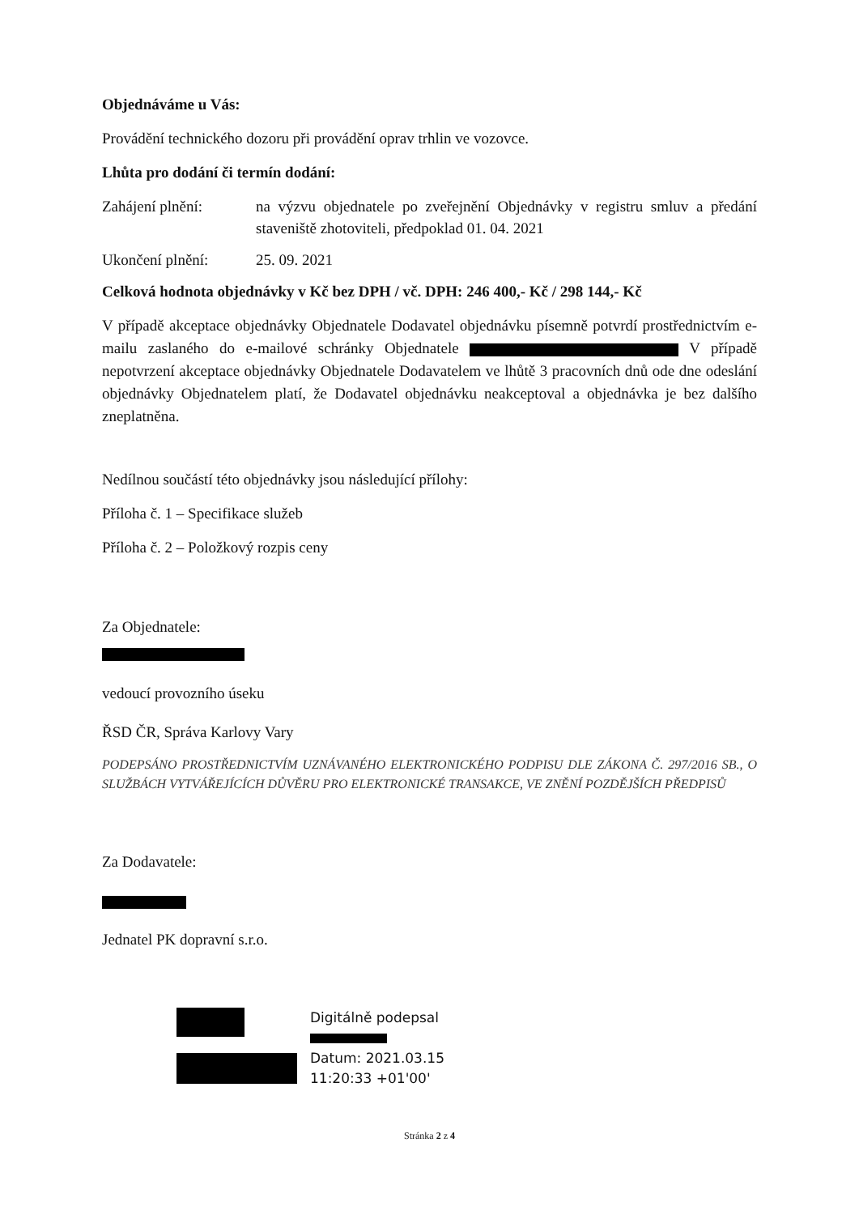Objednáváme u Vás:
Provádění technického dozoru při provádění oprav trhlin ve vozovce.
Lhůta pro dodání či termín dodání:
Zahájení plnění: na výzvu objednatele po zveřejnění Objednávky v registru smluv a předání staveniště zhotoviteli, předpoklad 01. 04. 2021
Ukončení plnění: 25. 09. 2021
Celková hodnota objednávky v Kč bez DPH / vč. DPH: 246 400,- Kč / 298 144,- Kč
V případě akceptace objednávky Objednatele Dodavatel objednávku písemně potvrdí prostřednictvím e-mailu zaslaného do e-mailové schránky Objednatele V případě nepotvrzení akceptace objednávky Objednatele Dodavatelem ve lhůtě 3 pracovních dnů ode dne odeslání objednávky Objednatelem platí, že Dodavatel objednávku neakceptoval a objednávka je bez dalšího zneplatněna.
Nedílnou součástí této objednávky jsou následující přílohy:
Příloha č. 1 – Specifikace služeb
Příloha č. 2 – Položkový rozpis ceny
Za Objednatele:
vedoucí provozního úseku
ŘSD ČR, Správa Karlovy Vary
PODEPSÁNO PROSTŘEDNICTVÍM UZNÁVANÉHO ELEKTRONICKÉHO PODPISU DLE ZÁKONA Č. 297/2016 SB., O SLUŽBÁCH VYTVÁŘEJÍCÍCH DŮVĚRU PRO ELEKTRONICKÉ TRANSAKCE, VE ZNĚNÍ POZDĚJŠÍCH PŘEDPISŮ
Za Dodavatele:
Jednatel PK dopravní s.r.o.
Digitálně podepsal
Datum: 2021.03.15
11:20:33 +01'00'
Stránka 2 z 4